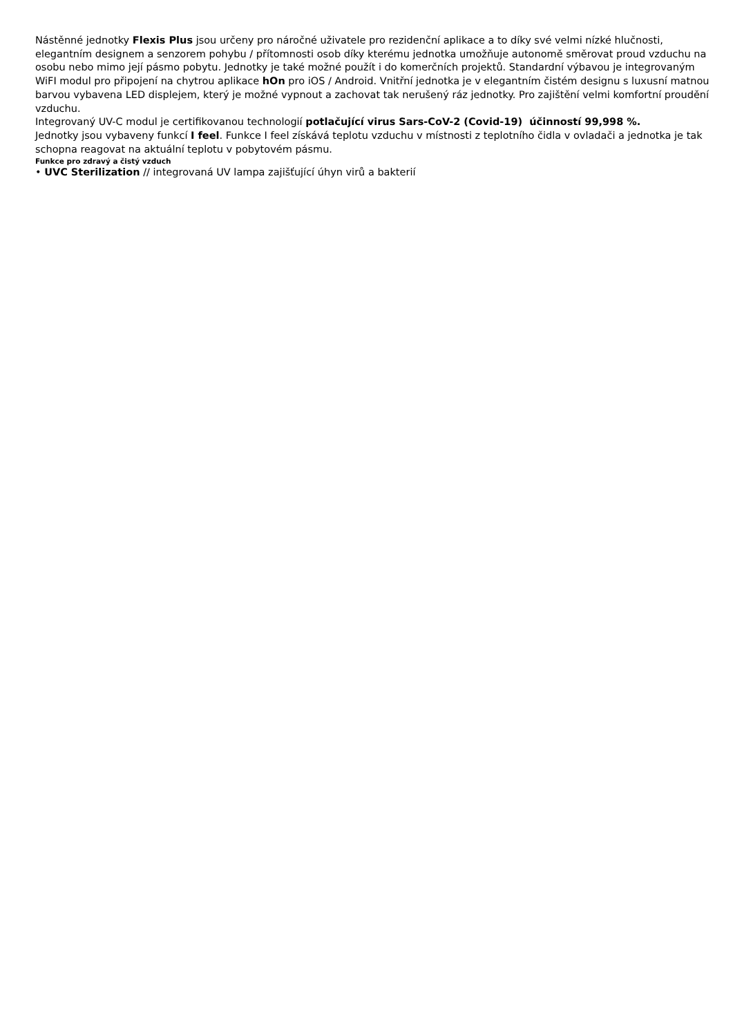Nástěnné jednotky Flexis Plus jsou určeny pro náročné uživatele pro rezidenční aplikace a to díky své velmi nízké hlučnosti, elegantním designem a senzorem pohybu / přítomnosti osob díky kterému jednotka umožňuje autonomě směrovat proud vzduchu na osobu nebo mimo její pásmo pobytu. Jednotky je také možné použít i do komerčních projektů. Standardní výbavou je integrovaným WiFI modul pro připojení na chytrou aplikace hOn pro iOS / Android. Vnitřní jednotka je v elegantním čistém designu s luxusní matnou barvou vybavena LED displejem, který je možné vypnout a zachovat tak nerušený ráz jednotky. Pro zajištění velmi komfortní proudění vzduchu.
Integrovaný UV-C modul je certifikovanou technologií potlačující virus Sars-CoV-2 (Covid-19) účinností 99,998 %.
Jednotky jsou vybaveny funkcí I feel. Funkce I feel získává teplotu vzduchu v místnosti z teplotního čidla v ovladači a jednotka je tak schopna reagovat na aktuální teplotu v pobytovém pásmu.
Funkce pro zdravý a čistý vzduch
• UVC Sterilization // integrovaná UV lampa zajišťující úhyn virů a bakterií